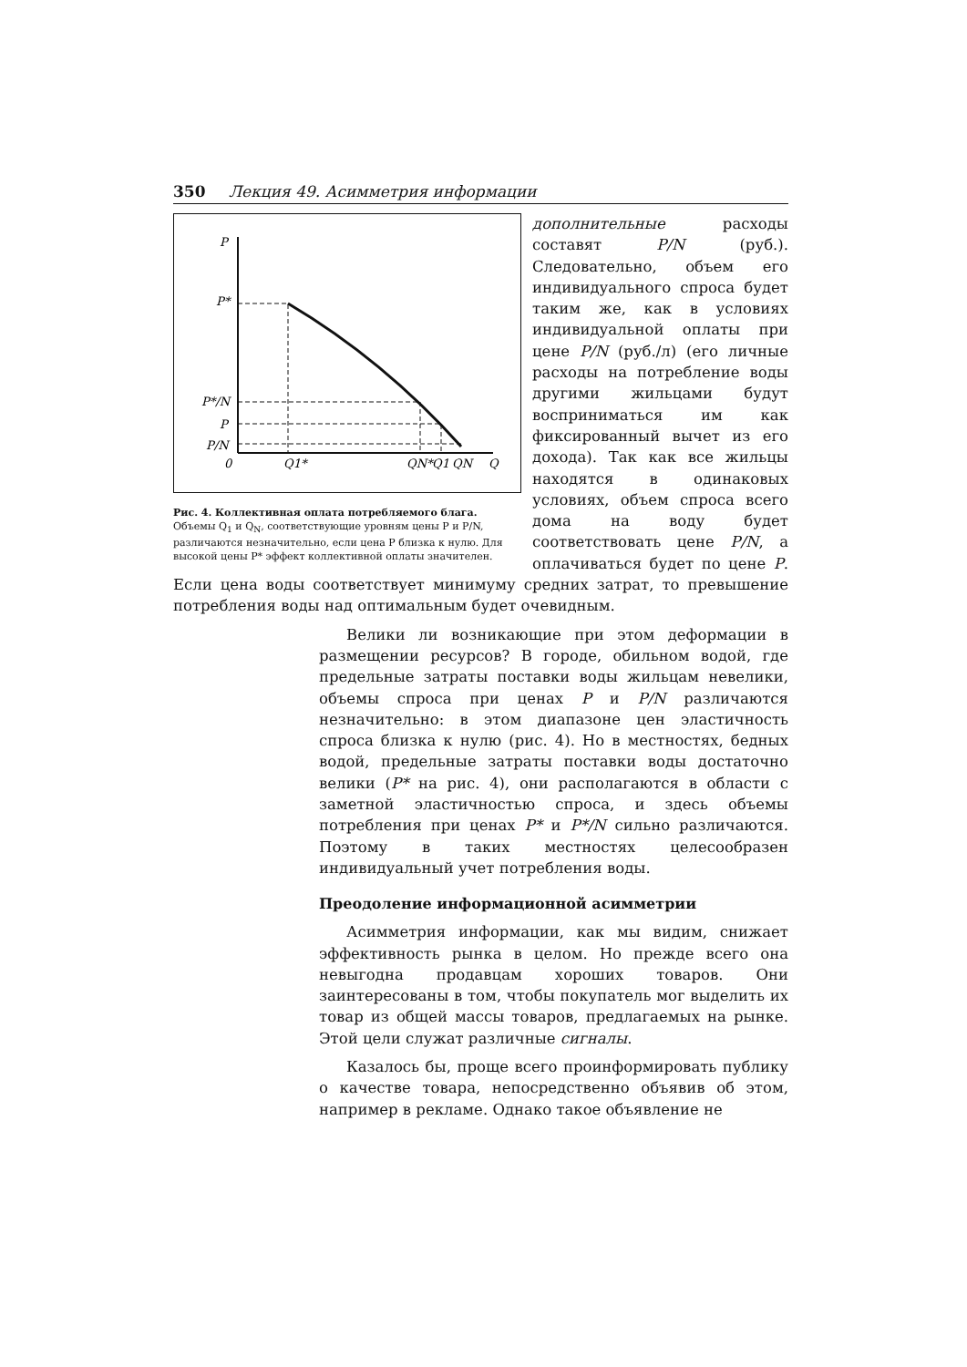350 Лекция 49. Асимметрия информации
P
P*
P*/N
P
P/N
0
Q1*
QN*
Q1
QN
Q
Рис. 4. Коллективная оплата потребляемого блага.
Объемы Q<sub>1</sub> и Q<sub>N</sub>, соответствующие уровням цены P и P/N, различаются незначительно, если цена P близка к нулю. Для высокой цены P* эффект коллективной оплаты значителен.
дополнительные расходы составят P/N (руб.). Следовательно, объем его индивидуального спроса будет таким же, как в условиях индивидуальной оплаты при цене P/N (руб./л) (его личные расходы на потребление воды другими жильцами будут восприниматься им как фиксированный вычет из его дохода). Так как все жильцы находятся в одинаковых условиях, объем спроса всего дома на воду будет соответствовать цене P/N, а оплачиваться будет по цене P. Если цена воды соответствует минимуму средних затрат, то превышение потребления воды над оптимальным будет очевидным.
Велики ли возникающие при этом деформации в размещении ресурсов? В городе, обильном водой, где предельные затраты поставки воды жильцам невелики, объемы спроса при ценах P и P/N различаются незначительно: в этом диапазоне цен эластичность спроса близка к нулю (рис. 4). Но в местностях, бедных водой, предельные затраты поставки воды достаточно велики (P* на рис. 4), они располагаются в области с заметной эластичностью спроса, и здесь объемы потребления при ценах P* и P*/N сильно различаются. Поэтому в таких местностях целесообразен индивидуальный учет потребления воды.
Преодоление информационной асимметрии
Асимметрия информации, как мы видим, снижает эффективность рынка в целом. Но прежде всего она невыгодна продавцам хороших товаров. Они заинтересованы в том, чтобы покупатель мог выделить их товар из общей массы товаров, предлагаемых на рынке. Этой цели служат различные сигналы.
Казалось бы, проще всего проинформировать публику о качестве товара, непосредственно объявив об этом, например в рекламе. Однако такое объявление не